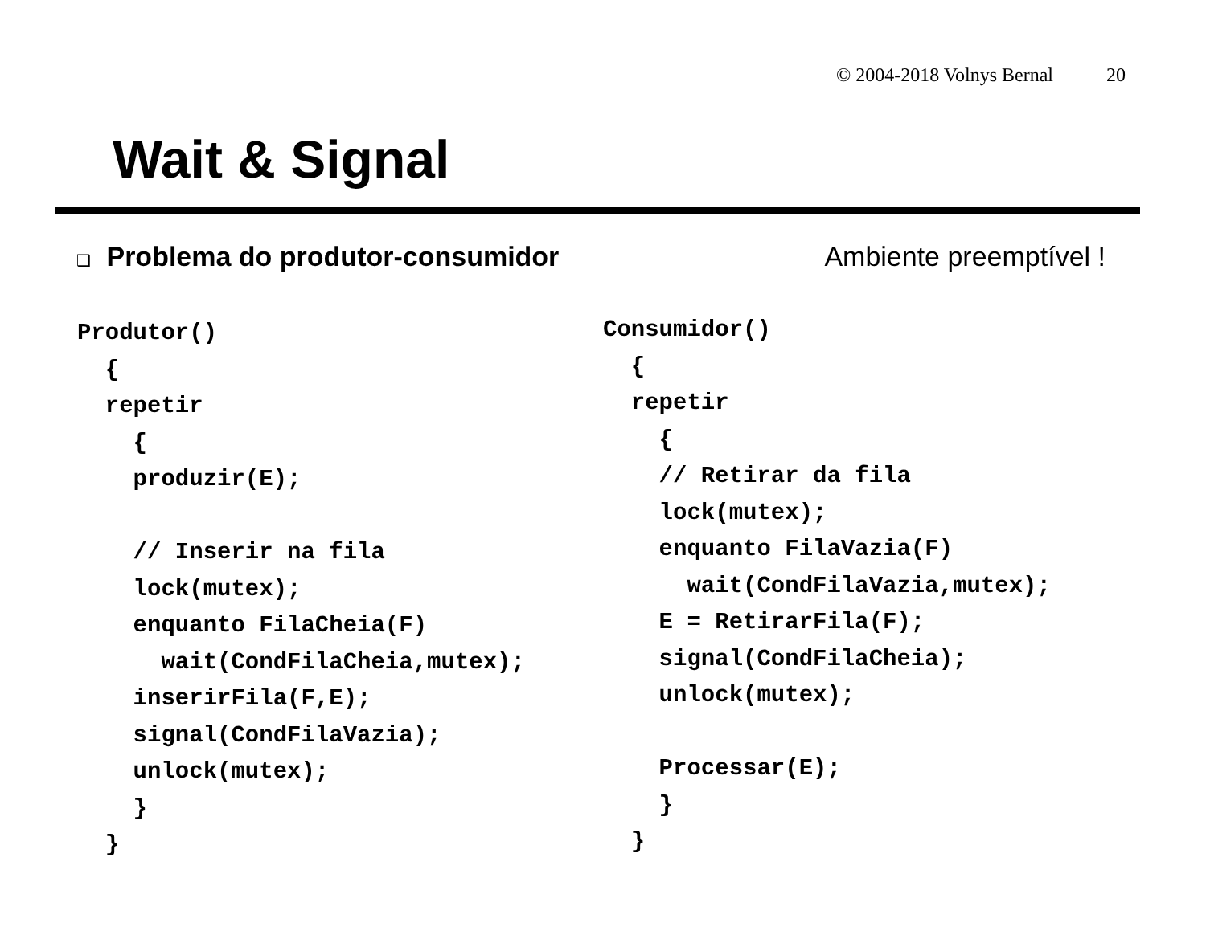© 2004-2018 Volnys Bernal 20
Wait & Signal
❑ Problema do produtor-consumidor
Ambiente preemptível !
Produtor()
  {
  repetir
    {
    produzir(E);

    // Inserir na fila
    lock(mutex);
    enquanto FilaCheia(F)
      wait(CondFilaCheia,mutex);
    inserirFila(F,E);
    signal(CondFilaVazia);
    unlock(mutex);
    }
  }
Consumidor()
  {
  repetir
    {
    // Retirar da fila
    lock(mutex);
    enquanto FilaVazia(F)
      wait(CondFilaVazia,mutex);
    E = RetirarFila(F);
    signal(CondFilaCheia);
    unlock(mutex);

    Processar(E);
    }
  }